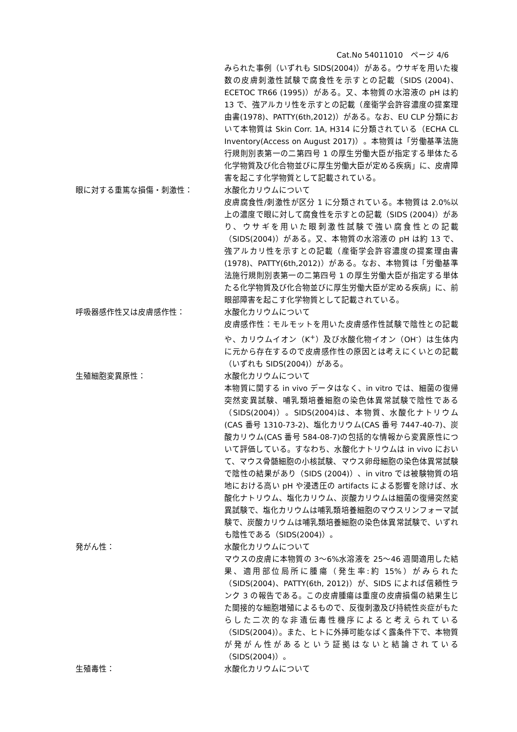Cat.No 54011010　ページ 4/6
みられた事例（いずれも SIDS(2004)）がある。ウサギを用いた複数の皮膚刺激性試験で腐食性を示すとの記載（SIDS (2004)、ECETOC TR66 (1995)）がある。又、本物質の水溶液の pH は約 13 で、強アルカリ性を示すとの記載（産衛学会許容濃度の提案理由書(1978)、PATTY(6th,2012)）がある。なお、EU CLP 分類において本物質は Skin Corr. 1A, H314 に分類されている（ECHA CL Inventory(Access on August 2017)）。本物質は「労働基準法施行規則別表第一の二第四号 1 の厚生労働大臣が指定する単体たる化学物質及び化合物並びに厚生労働大臣が定める疾病」に、皮膚障害を起こす化学物質として記載されている。
眼に対する重篤な損傷・刺激性： 水酸化カリウムについて
皮膚腐食性/刺激性が区分 1 に分類されている。本物質は 2.0%以上の濃度で眼に対して腐食性を示すとの記載（SIDS (2004)）があり、ウサギを用いた眼刺激性試験で強い腐食性との記載（SIDS(2004)）がある。又、本物質の水溶液の pH は約 13 で、強アルカリ性を示すとの記載（産衛学会許容濃度の提案理由書(1978)、PATTY(6th,2012)）がある。なお、本物質は「労働基準法施行規則別表第一の二第四号 1 の厚生労働大臣が指定する単体たる化学物質及び化合物並びに厚生労働大臣が定める疾病」に、前眼部障害を起こす化学物質として記載されている。
呼吸器感作性又は皮膚感作性： 水酸化カリウムについて
皮膚感作性：モルモットを用いた皮膚感作性試験で陰性との記載や、カリウムイオン（K<sup>+</sup>）及び水酸化物イオン（OH<sup>-</sup>）は生体内に元から存在するので皮膚感作性の原因とは考えにくいとの記載（いずれも SIDS(2004)）がある。
生殖細胞変異原性： 水酸化カリウムについて
本物質に関する in vivo データはなく、in vitro では、細菌の復帰突然変異試験、哺乳類培養細胞の染色体異常試験で陰性である（SIDS(2004)）。SIDS(2004)は、本物質、水酸化ナトリウム(CAS 番号 1310-73-2)、塩化カリウム(CAS 番号 7447-40-7)、炭酸カリウム(CAS 番号 584-08-7)の包括的な情報から変異原性について評価している。すなわち、水酸化ナトリウムは in vivo において、マウス骨髄細胞の小核試験、マウス卵母細胞の染色体異常試験で陰性の結果があり（SIDS (2004)）、in vitro では被験物質の培地における高い pH や浸透圧の artifacts による影響を除けば、水酸化ナトリウム、塩化カリウム、炭酸カリウムは細菌の復帰突然変異試験で、塩化カリウムは哺乳類培養細胞のマウスリンフォーマ試験で、炭酸カリウムは哺乳類培養細胞の染色体異常試験で、いずれも陰性である（SIDS(2004)）。
発がん性： 水酸化カリウムについて
マウスの皮膚に本物質の 3〜6%水溶液を 25〜46 週間適用した結果、適用部位局所に腫瘍（発生率:約 15%）がみられた（SIDS(2004)、PATTY(6th, 2012)）が、SIDS によれば信頼性ランク 3 の報告である。この皮膚腫瘍は重度の皮膚損傷の結果生じた間接的な細胞増殖によるもので、反復刺激及び持続性炎症がもたらした二次的な非遺伝毒性機序によると考えられている（SIDS(2004)）。また、ヒトに外挿可能なばく露条件下で、本物質が発がん性があるという証拠はないと結論されている（SIDS(2004)）。
生殖毒性： 水酸化カリウムについて